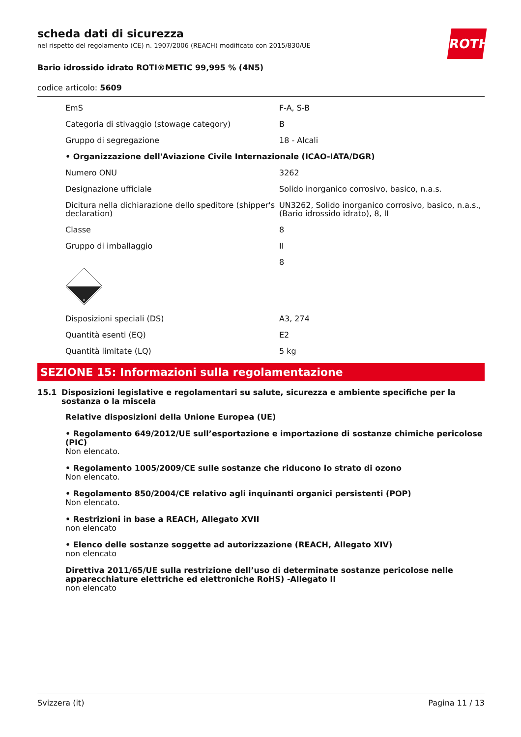ROTH
scheda dati di sicurezza
nel rispetto del regolamento (CE) n. 1907/2006 (REACH) modificato con 2015/830/UE
Bario idrossido idrato ROTI®METIC 99,995 % (4N5)
codice articolo: 5609
| EmS | F-A, S-B |
| Categoria di stivaggio (stowage category) | B |
| Gruppo di segregazione | 18 - Alcali |
| • Organizzazione dell'Aviazione Civile Internazionale (ICAO-IATA/DGR) | |
| Numero ONU | 3262 |
| Designazione ufficiale | Solido inorganico corrosivo, basico, n.a.s. |
| Dicitura nella dichiarazione dello speditore (shipper's declaration) | UN3262, Solido inorganico corrosivo, basico, n.a.s., (Bario idrossido idrato), 8, II |
| Classe | 8 |
| Gruppo di imballaggio | II |
| 8 | 8 |
| Disposizioni speciali (DS) | A3, 274 |
| Quantità esenti (EQ) | E2 |
| Quantità limitate (LQ) | 5 kg |
SEZIONE 15: Informazioni sulla regolamentazione
15.1 Disposizioni legislative e regolamentari su salute, sicurezza e ambiente specifiche per la sostanza o la miscela
Relative disposizioni della Unione Europea (UE)
• Regolamento 649/2012/UE sull’esportazione e importazione di sostanze chimiche pericolose (PIC)
Non elencato.
• Regolamento 1005/2009/CE sulle sostanze che riducono lo strato di ozono
Non elencato.
• Regolamento 850/2004/CE relativo agli inquinanti organici persistenti (POP)
Non elencato.
• Restrizioni in base a REACH, Allegato XVII
non elencato
• Elenco delle sostanze soggette ad autorizzazione (REACH, Allegato XIV)
non elencato
Direttiva 2011/65/UE sulla restrizione dell’uso di determinate sostanze pericolose nelle apparecchiature elettriche ed elettroniche RoHS) -Allegato II
non elencato
Svizzera (it) Pagina 11 / 13